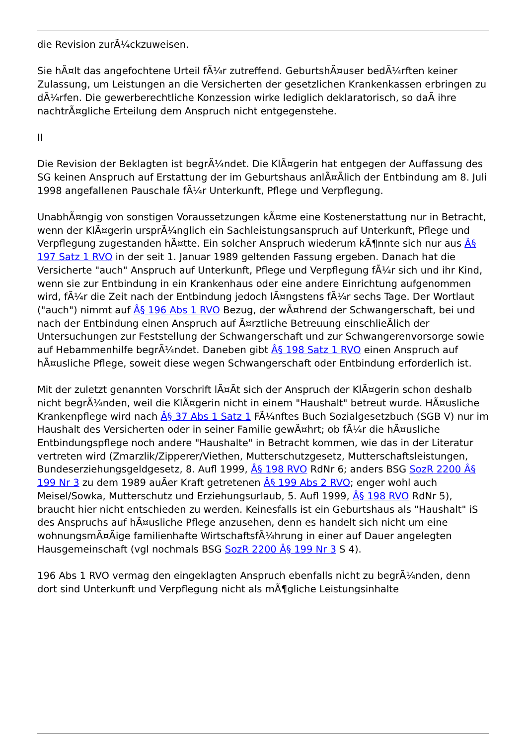die Revision zurÃ¼ckzuweisen.
Sie hÃ¤lt das angefochtene Urteil fÃ¼r zutreffend. GeburtshÃ¤user bedÃ¼rften keiner Zulassung, um Leistungen an die Versicherten der gesetzlichen Krankenkassen erbringen zu dÃ¼rfen. Die gewerberechtliche Konzession wirke lediglich deklaratorisch, so daÃ ihre nachtrÃ¤gliche Erteilung dem Anspruch nicht entgegenstehe.
II
Die Revision der Beklagten ist begrÃ¼ndet. Die KlÃ¤gerin hat entgegen der Auffassung des SG keinen Anspruch auf Erstattung der im Geburtshaus anlÃ¤Ãlich der Entbindung am 8. Juli 1998 angefallenen Pauschale fÃ¼r Unterkunft, Pflege und Verpflegung.
UnabhÃ¤ngig von sonstigen Voraussetzungen kÃ¤me eine Kostenerstattung nur in Betracht, wenn der KlÃ¤gerin ursprÃ¼nglich ein Sachleistungsanspruch auf Unterkunft, Pflege und Verpflegung zugestanden hÃ¤tte. Ein solcher Anspruch wiederum kÃ¶nnte sich nur aus Â§ 197 Satz 1 RVO in der seit 1. Januar 1989 geltenden Fassung ergeben. Danach hat die Versicherte "auch" Anspruch auf Unterkunft, Pflege und Verpflegung fÃ¼r sich und ihr Kind, wenn sie zur Entbindung in ein Krankenhaus oder eine andere Einrichtung aufgenommen wird, fÃ¼r die Zeit nach der Entbindung jedoch lÃ¤ngstens fÃ¼r sechs Tage. Der Wortlaut ("auch") nimmt auf Â§ 196 Abs 1 RVO Bezug, der wÃ¤hrend der Schwangerschaft, bei und nach der Entbindung einen Anspruch auf Ã¤rztliche Betreuung einschlieÃlich der Untersuchungen zur Feststellung der Schwangerschaft und zur Schwangerenvorsorge sowie auf Hebammenhilfe begrÃ¼ndet. Daneben gibt Â§ 198 Satz 1 RVO einen Anspruch auf hÃ¤usliche Pflege, soweit diese wegen Schwangerschaft oder Entbindung erforderlich ist.
Mit der zuletzt genannten Vorschrift lÃ¤Ãt sich der Anspruch der KlÃ¤gerin schon deshalb nicht begrÃ¼nden, weil die KlÃ¤gerin nicht in einem "Haushalt" betreut wurde. HÃ¤usliche Krankenpflege wird nach Â§ 37 Abs 1 Satz 1 FÃ¼nftes Buch Sozialgesetzbuch (SGB V) nur im Haushalt des Versicherten oder in seiner Familie gewÃ¤hrt; ob fÃ¼r die hÃ¤usliche Entbindungspflege noch andere "Haushalte" in Betracht kommen, wie das in der Literatur vertreten wird (Zmarzlik/Zipperer/Viethen, Mutterschutzgesetz, Mutterschaftsleistungen, Bundeserziehungsgeldgesetz, 8. Aufl 1999, Â§ 198 RVO RdNr 6; anders BSG SozR 2200 Â§ 199 Nr 3 zu dem 1989 auÃer Kraft getretenen Â§ 199 Abs 2 RVO; enger wohl auch Meisel/Sowka, Mutterschutz und Erziehungsurlaub, 5. Aufl 1999, Â§ 198 RVO RdNr 5), braucht hier nicht entschieden zu werden. Keinesfalls ist ein Geburtshaus als "Haushalt" iS des Anspruchs auf hÃ¤usliche Pflege anzusehen, denn es handelt sich nicht um eine wohnungsmÃ¤Ãige familienhafte WirtschaftsfÃ¼hrung in einer auf Dauer angelegten Hausgemeinschaft (vgl nochmals BSG SozR 2200 Â§ 199 Nr 3 S 4).
196 Abs 1 RVO vermag den eingeklagten Anspruch ebenfalls nicht zu begrÃ¼nden, denn dort sind Unterkunft und Verpflegung nicht als mÃ¶gliche Leistungsinhalte